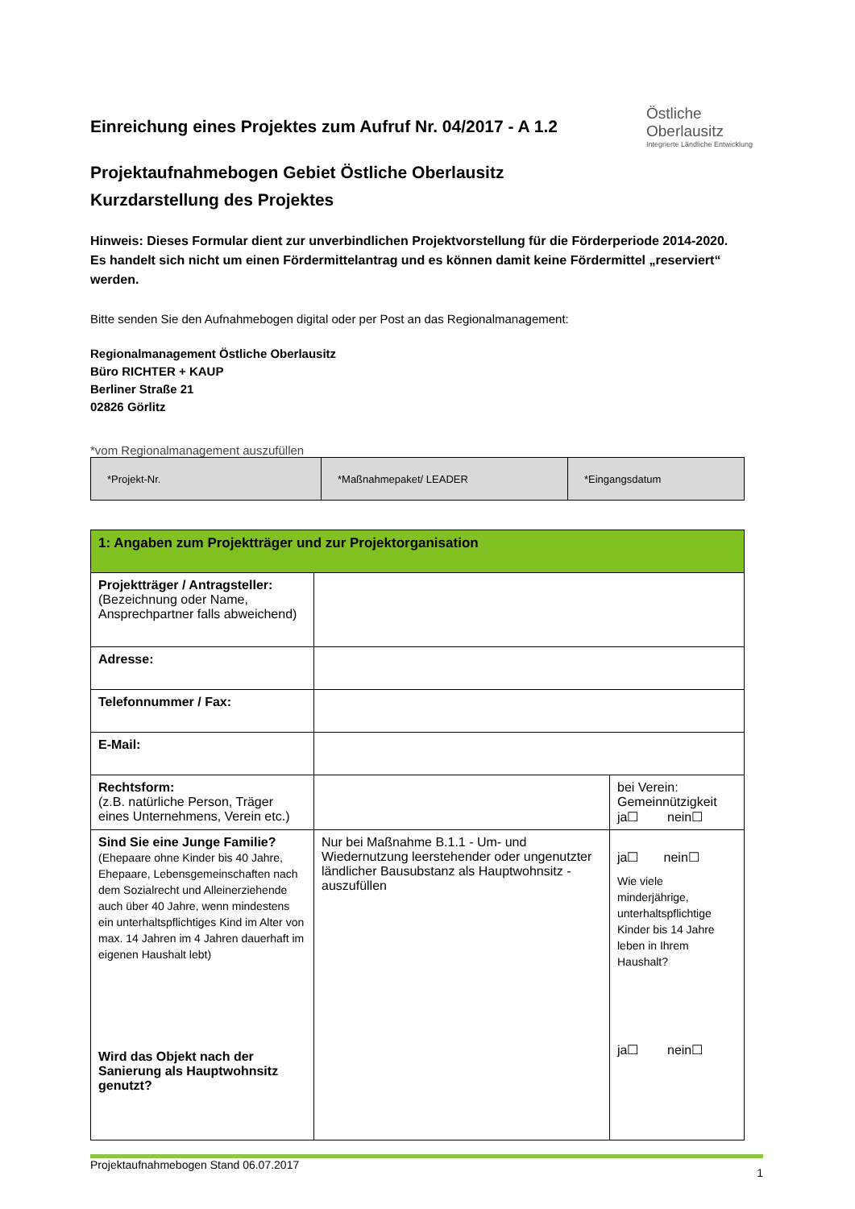Einreichung eines Projektes zum Aufruf Nr. 04/2017 - A 1.2
Projektaufnahmebogen Gebiet Östliche Oberlausitz
Kurzdarstellung des Projektes
Östliche
Oberlausitz
Integrierte Ländliche Entwicklung
Hinweis: Dieses Formular dient zur unverbindlichen Projektvorstellung für die Förderperiode 2014-2020. Es handelt sich nicht um einen Fördermittelantrag und es können damit keine Fördermittel „reserviert“ werden.
Bitte senden Sie den Aufnahmebogen digital oder per Post an das Regionalmanagement:
Regionalmanagement Östliche Oberlausitz
Büro RICHTER + KAUP
Berliner Straße 21
02826 Görlitz
*vom Regionalmanagement auszufüllen
| *Projekt-Nr. | *Maßnahmepaket/ LEADER | *Eingangsdatum |
| 1: Angaben zum Projektträger und zur Projektorganisation | | |
| Projektträger / Antragsteller: (Bezeichnung oder Name, Ansprechpartner falls abweichend) | | |
| Adresse: | | |
| Telefonnummer / Fax: | | |
| E-Mail: | | |
| Rechtsform: (z.B. natürliche Person, Träger eines Unternehmens, Verein etc.) | | bei Verein: Gemeinnützigkeit ja☐ nein☐ |
| Sind Sie eine Junge Familie? (Ehepaare ohne Kinder bis 40 Jahre, Ehepaare, Lebensgemeinschaften nach dem Sozialrecht und Alleinerziehende auch über 40 Jahre, wenn mindestens ein unterhaltspflichtiges Kind im Alter von max. 14 Jahren im 4 Jahren dauerhaft im eigenen Haushalt lebt) Wird das Objekt nach der Sanierung als Hauptwohnsitz genutzt? | Nur bei Maßnahme B.1.1 - Um- und Wiedernutzung leerstehender oder ungenutzter ländlicher Bausubstanz als Hauptwohnsitz - auszufüllen | ja☐ nein☐ Wie viele minderjährige, unterhaltspflichtige Kinder bis 14 Jahre leben in Ihrem Haushalt? ja☐ nein☐ |
Projektaufnahmebogen Stand 06.07.2017 1